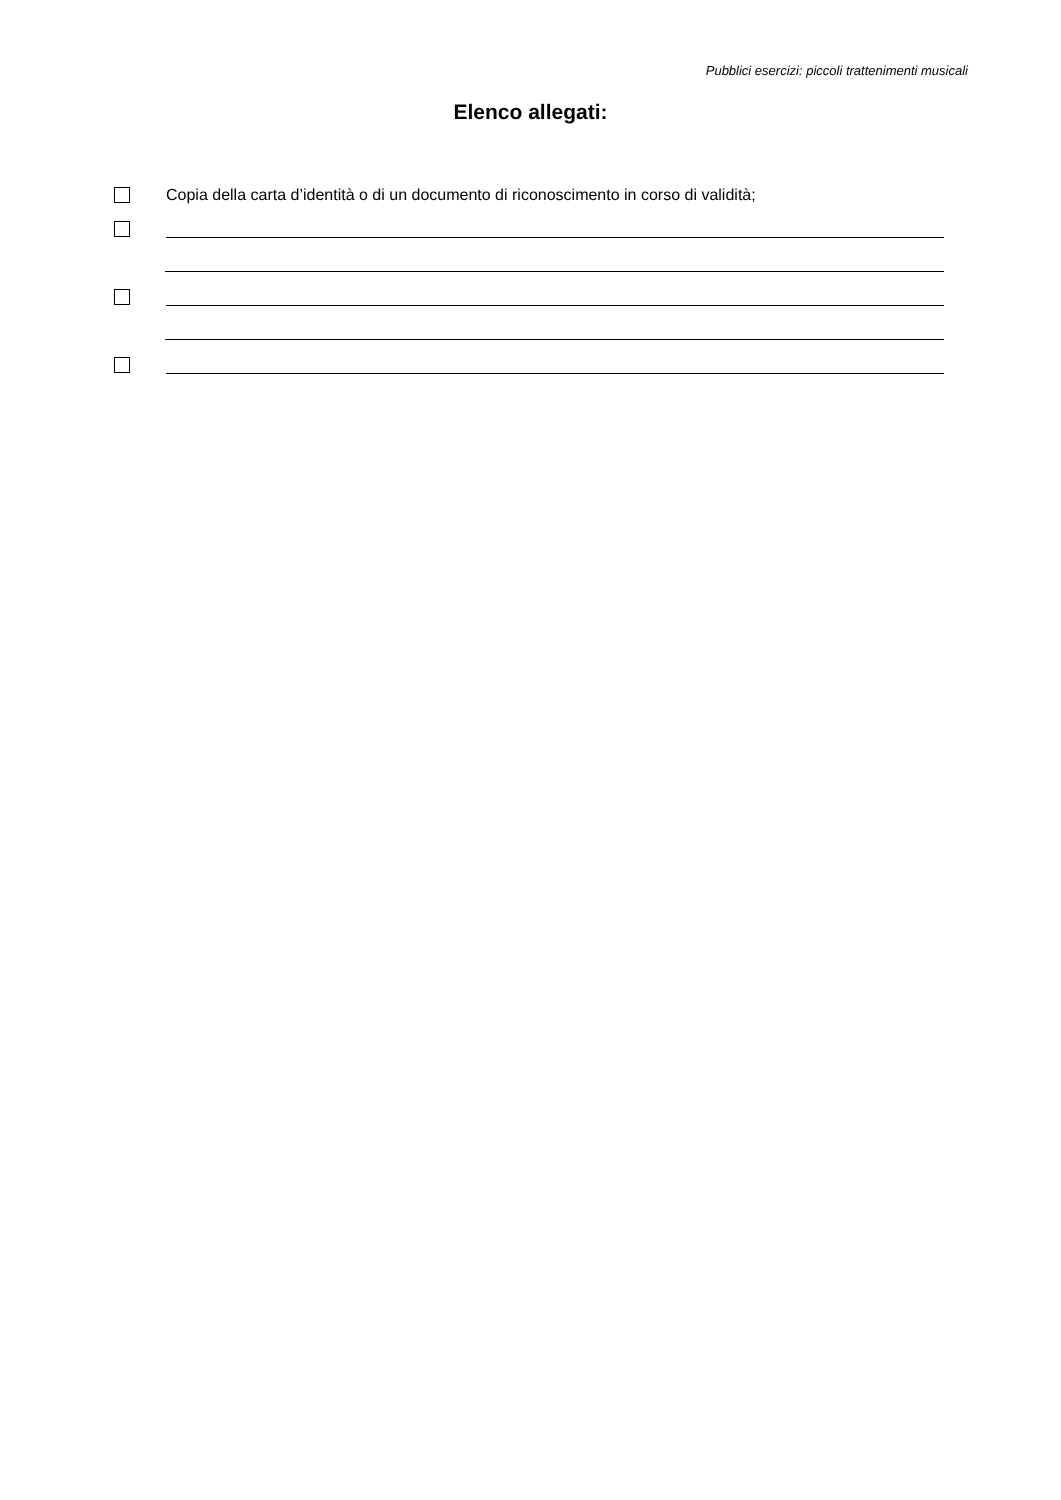Pubblici esercizi: piccoli trattenimenti musicali
Elenco allegati:
Copia della carta d’identità o di un documento di riconoscimento in corso di validità;